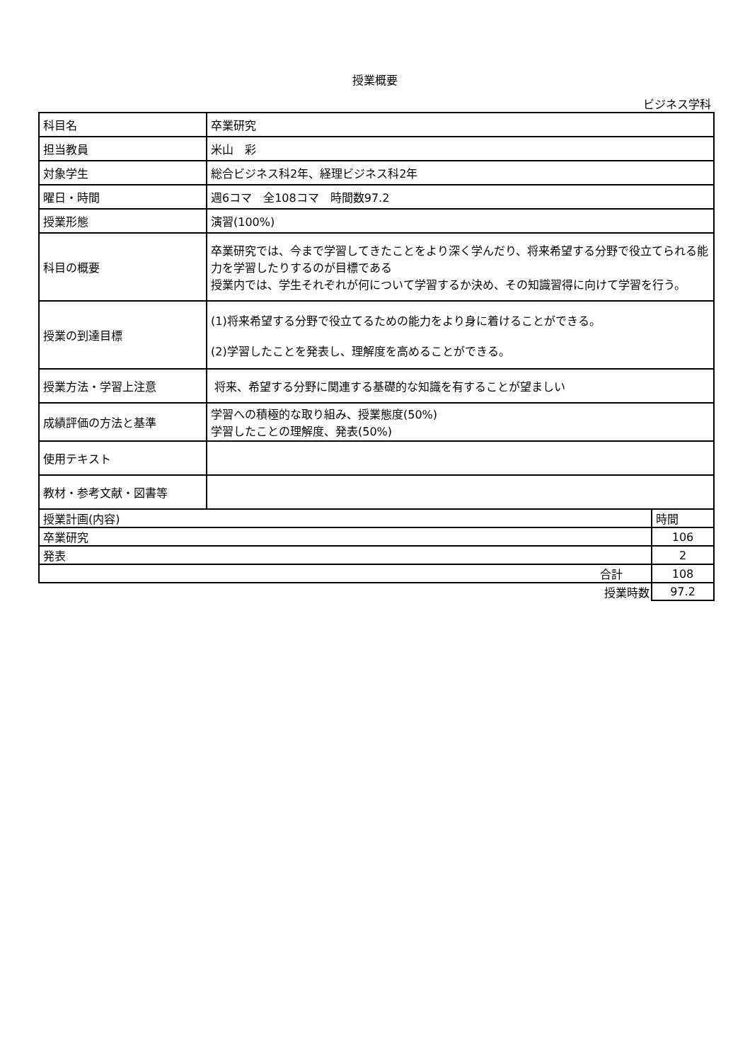授業概要
ビジネス学科
| 科目名 | 卒業研究 |
| 担当教員 | 米山 彩 |
| 対象学生 | 総合ビジネス科2年、経理ビジネス科2年 |
| 曜日・時間 | 週6コマ 全108コマ 時間数97.2 |
| 授業形態 | 演習(100%) |
| 科目の概要 | 卒業研究では、今まで学習してきたことをより深く学んだり、将来希望する分野で役立てられる能力を学習したりするのが目標である 授業内では、学生それぞれが何について学習するか決め、その知識習得に向けて学習を行う。 |
| 授業の到達目標 | (1)将来希望する分野で役立てるための能力をより身に着けることができる。 (2)学習したことを発表し、理解度を高めることができる。 |
| 授業方法・学習上注意 | 将来、希望する分野に関連する基礎的な知識を有することが望ましい |
| 成績評価の方法と基準 | 学習への積極的な取り組み、授業態度(50%) 学習したことの理解度、発表(50%) |
| 使用テキスト | |
| 教材・参考文献・図書等 | |
| 授業計画(内容) | 時間 |
| 卒業研究 | 106 |
| 発表 | 2 |
| 合計 | 108 |
| 授業時数 | 97.2 |